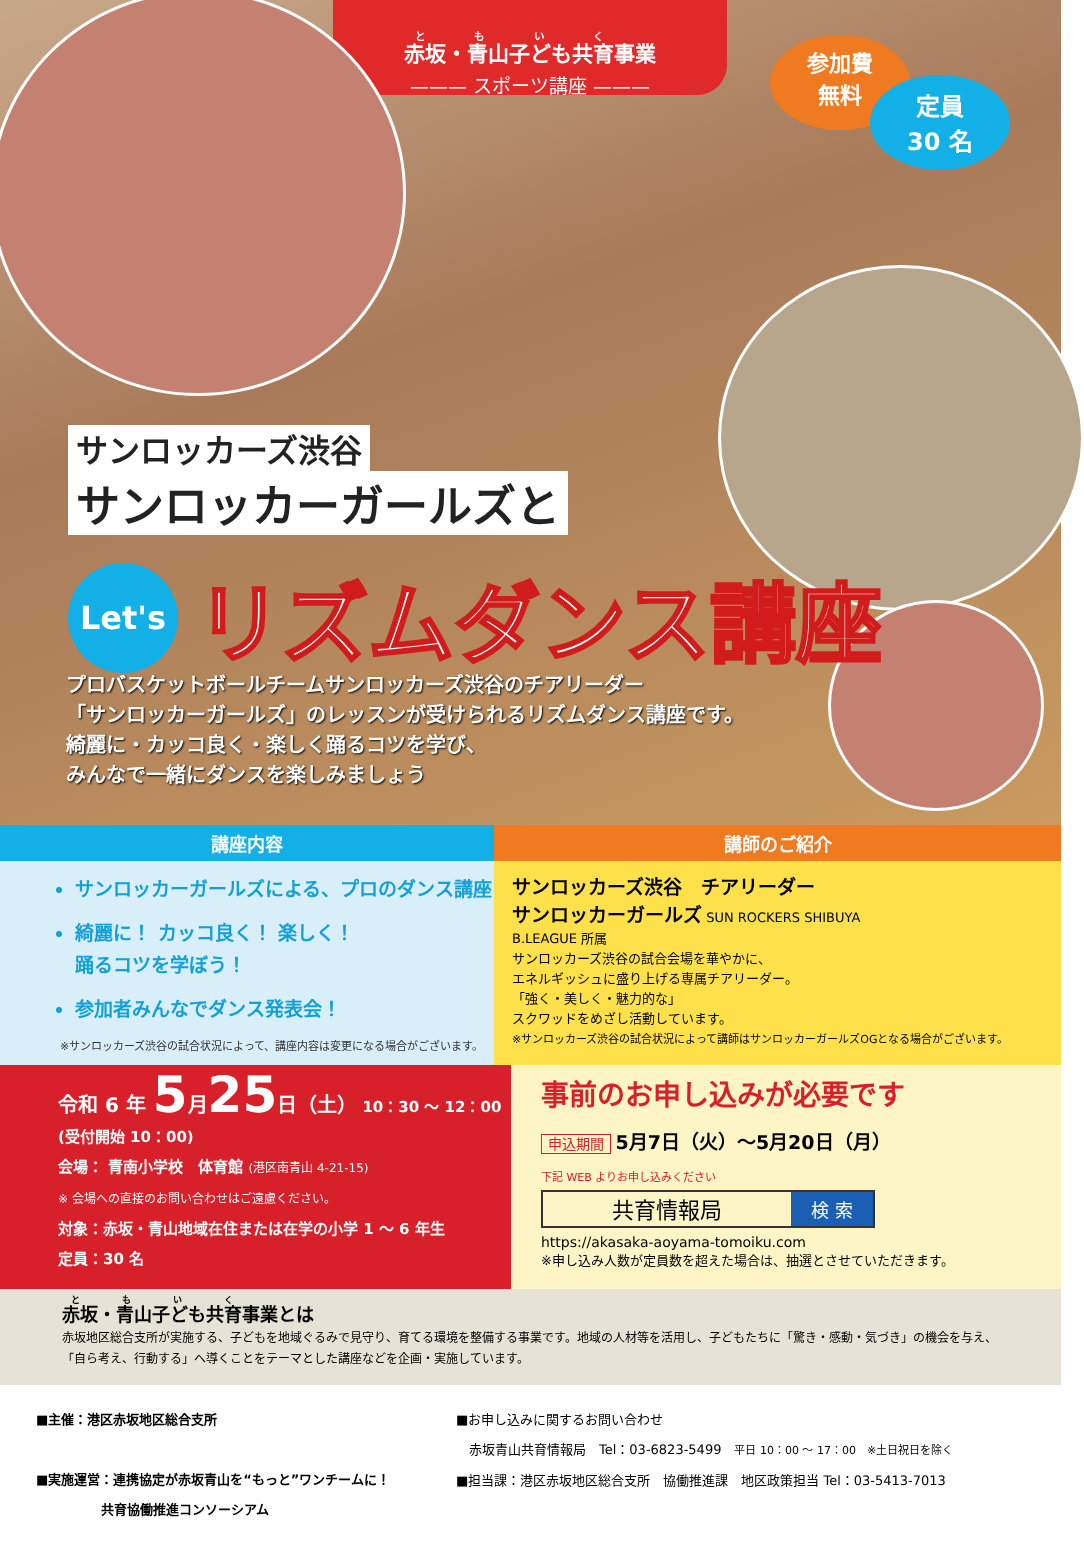赤坂・青山子ども共育事業
——— スポーツ講座 ———
参加費
無料
定員
30 名
サンロッカーズ渋谷
サンロッカーガールズと
Let's
リズムダンス講座
プロバスケットボールチームサンロッカーズ渋谷のチアリーダー
「サンロッカーガールズ」のレッスンが受けられるリズムダンス講座です。
綺麗に・カッコ良く・楽しく踊るコツを学び、
みんなで一緒にダンスを楽しみましょう
講座内容
サンロッカーガールズによる、プロのダンス講座
綺麗に！ カッコ良く！ 楽しく！
踊るコツを学ぼう！
参加者みんなでダンス発表会！
※サンロッカーズ渋谷の試合状況によって、講座内容は変更になる場合がございます。
講師のご紹介
サンロッカーズ渋谷　チアリーダー
サンロッカーガールズ SUN ROCKERS SHIBUYA
B.LEAGUE 所属
サンロッカーズ渋谷の試合会場を華やかに、
エネルギッシュに盛り上げる専属チアリーダー。
「強く・美しく・魅力的な」
スクワッドをめざし活動しています。
※サンロッカーズ渋谷の試合状況によって講師はサンロッカーガールズOGとなる場合がございます。
令和 6 年 5月25日（土） 10：30 ～ 12：00 (受付開始 10：00)
会場： 青南小学校　体育館 (港区南青山 4-21-15)
※ 会場への直接のお問い合わせはご遠慮ください。
対象：赤坂・青山地域在住または在学の小学 1 ～ 6 年生
定員：30 名
事前のお申し込みが必要です
申込期間 5月7日（火）～5月20日（月）
下記 WEB よりお申し込みください
共育情報局 検 索
https://akasaka-aoyama-tomoiku.com
※申し込み人数が定員数を超えた場合は、抽選とさせていただきます。
赤坂・青山子ども共育事業とは
赤坂地区総合支所が実施する、子どもを地域ぐるみで見守り、育てる環境を整備する事業です。地域の人材等を活用し、子どもたちに「驚き・感動・気づき」の機会を与え、「自ら考え、行動する」へ導くことをテーマとした講座などを企画・実施しています。
■主催：港区赤坂地区総合支所
■実施運営：連携協定が赤坂青山を“もっと”ワンチームに！
　　　　　共育協働推進コンソーシアム
■お申し込みに関するお問い合わせ
　赤坂青山共育情報局　Tel：03-6823-5499　平日 10：00 ～ 17：00　※土日祝日を除く
■担当課：港区赤坂地区総合支所　協働推進課　地区政策担当 Tel：03-5413-7013